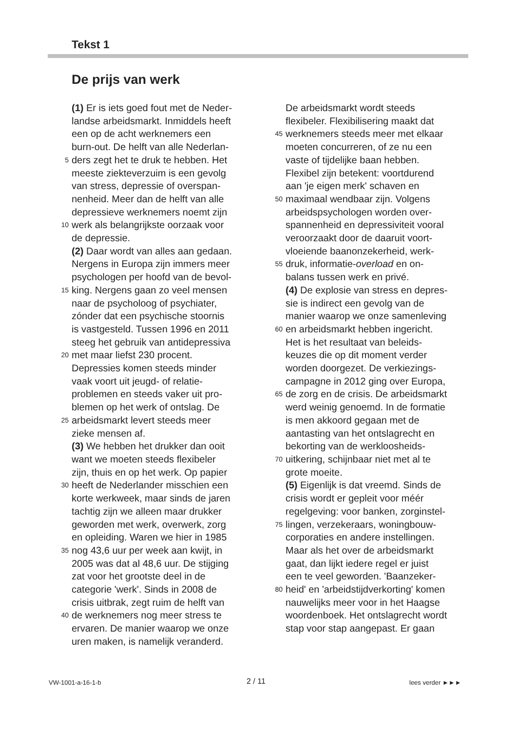Tekst 1
De prijs van werk
(1) Er is iets goed fout met de Neder-
landse arbeidsmarkt. Inmiddels heeft
een op de acht werknemers een
burn-out. De helft van alle Nederlan-
5 ders zegt het te druk te hebben. Het
meeste ziekteverzuim is een gevolg
van stress, depressie of overspan-
nenheid. Meer dan de helft van alle
depressieve werknemers noemt zijn
10 werk als belangrijkste oorzaak voor
de depressie.
(2) Daar wordt van alles aan gedaan.
Nergens in Europa zijn immers meer
psychologen per hoofd van de bevol-
15 king. Nergens gaan zo veel mensen
naar de psycholoog of psychiater,
zónder dat een psychische stoornis
is vastgesteld. Tussen 1996 en 2011
steeg het gebruik van antidepressiva
20 met maar liefst 230 procent.
Depressies komen steeds minder
vaak voort uit jeugd- of relatie-
problemen en steeds vaker uit pro-
blemen op het werk of ontslag. De
25 arbeidsmarkt levert steeds meer
zieke mensen af.
(3) We hebben het drukker dan ooit
want we moeten steeds flexibeler
zijn, thuis en op het werk. Op papier
30 heeft de Nederlander misschien een
korte werkweek, maar sinds de jaren
tachtig zijn we alleen maar drukker
geworden met werk, overwerk, zorg
en opleiding. Waren we hier in 1985
35 nog 43,6 uur per week aan kwijt, in
2005 was dat al 48,6 uur. De stijging
zat voor het grootste deel in de
categorie 'werk'. Sinds in 2008 de
crisis uitbrak, zegt ruim de helft van
40 de werknemers nog meer stress te
ervaren. De manier waarop we onze
uren maken, is namelijk veranderd.
De arbeidsmarkt wordt steeds
flexibeler. Flexibilisering maakt dat
45 werknemers steeds meer met elkaar
moeten concurreren, of ze nu een
vaste of tijdelijke baan hebben.
Flexibel zijn betekent: voortdurend
aan 'je eigen merk' schaven en
50 maximaal wendbaar zijn. Volgens
arbeidspsychologen worden over-
spannenheid en depressiviteit vooral
veroorzaakt door de daaruit voort-
vloeiende baanonzekerheid, werk-
55 druk, informatie-overload en on-
balans tussen werk en privé.
(4) De explosie van stress en depres-
sie is indirect een gevolg van de
manier waarop we onze samenleving
60 en arbeidsmarkt hebben ingericht.
Het is het resultaat van beleids-
keuzes die op dit moment verder
worden doorgezet. De verkiezings-
campagne in 2012 ging over Europa,
65 de zorg en de crisis. De arbeidsmarkt
werd weinig genoemd. In de formatie
is men akkoord gegaan met de
aantasting van het ontslagrecht en
bekorting van de werkloosheids-
70 uitkering, schijnbaar niet met al te
grote moeite.
(5) Eigenlijk is dat vreemd. Sinds de
crisis wordt er gepleit voor méér
regelgeving: voor banken, zorginstel-
75 lingen, verzekeraars, woningbouw-
corporaties en andere instellingen.
Maar als het over de arbeidsmarkt
gaat, dan lijkt iedere regel er juist
een te veel geworden. 'Baanzeker-
80 heid' en 'arbeidstijdverkorting' komen
nauwelijks meer voor in het Haagse
woordenboek. Het ontslagrecht wordt
stap voor stap aangepast. Er gaan
VW-1001-a-16-1-b 2 / 11 lees verder ►►►